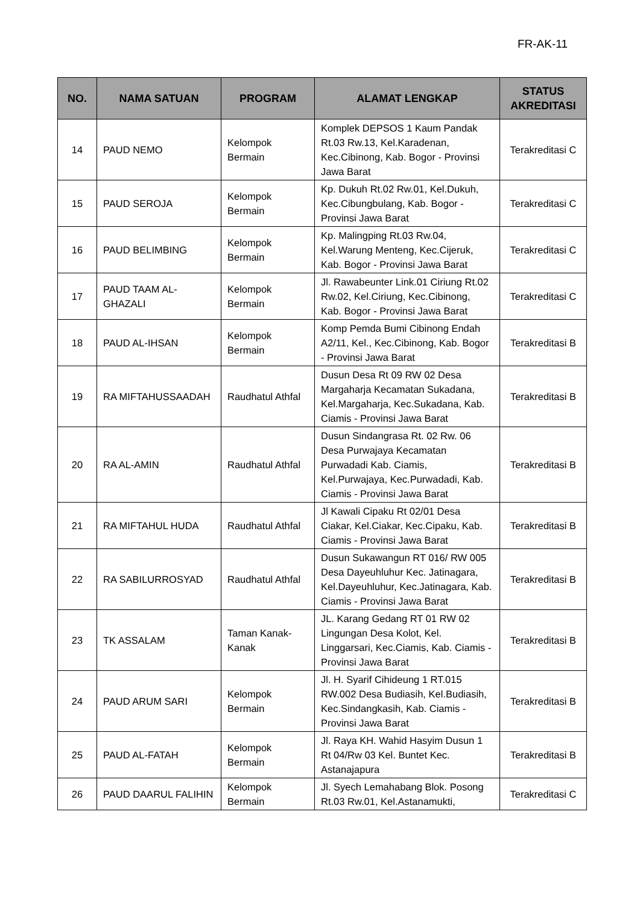FR-AK-11
| NO. | NAMA SATUAN | PROGRAM | ALAMAT LENGKAP | STATUS AKREDITASI |
| --- | --- | --- | --- | --- |
| 14 | PAUD NEMO | Kelompok Bermain | Komplek DEPSOS 1 Kaum Pandak Rt.03 Rw.13, Kel.Karadenan, Kec.Cibinong, Kab. Bogor - Provinsi Jawa Barat | Terakreditasi C |
| 15 | PAUD SEROJA | Kelompok Bermain | Kp. Dukuh Rt.02 Rw.01, Kel.Dukuh, Kec.Cibungbulang, Kab. Bogor - Provinsi Jawa Barat | Terakreditasi C |
| 16 | PAUD BELIMBING | Kelompok Bermain | Kp. Malingping Rt.03 Rw.04, Kel.Warung Menteng, Kec.Cijeruk, Kab. Bogor - Provinsi Jawa Barat | Terakreditasi C |
| 17 | PAUD TAAM AL-GHAZALI | Kelompok Bermain | Jl. Rawabeunter Link.01 Ciriung Rt.02 Rw.02, Kel.Ciriung, Kec.Cibinong, Kab. Bogor - Provinsi Jawa Barat | Terakreditasi C |
| 18 | PAUD AL-IHSAN | Kelompok Bermain | Komp Pemda Bumi Cibinong Endah A2/11, Kel., Kec.Cibinong, Kab. Bogor - Provinsi Jawa Barat | Terakreditasi B |
| 19 | RA MIFTAHUSSAADAH | Raudhatul Athfal | Dusun Desa Rt 09 RW 02 Desa Margaharja Kecamatan Sukadana, Kel.Margaharja, Kec.Sukadana, Kab. Ciamis - Provinsi Jawa Barat | Terakreditasi B |
| 20 | RA AL-AMIN | Raudhatul Athfal | Dusun Sindangrasa Rt. 02 Rw. 06 Desa Purwajaya Kecamatan Purwadadi Kab. Ciamis, Kel.Purwajaya, Kec.Purwadadi, Kab. Ciamis - Provinsi Jawa Barat | Terakreditasi B |
| 21 | RA MIFTAHUL HUDA | Raudhatul Athfal | Jl Kawali Cipaku Rt 02/01 Desa Ciakar, Kel.Ciakar, Kec.Cipaku, Kab. Ciamis - Provinsi Jawa Barat | Terakreditasi B |
| 22 | RA SABILURROSYAD | Raudhatul Athfal | Dusun Sukawangun RT 016/ RW 005 Desa Dayeuhluhur Kec. Jatinagara, Kel.Dayeuhluhur, Kec.Jatinagara, Kab. Ciamis - Provinsi Jawa Barat | Terakreditasi B |
| 23 | TK ASSALAM | Taman Kanak-Kanak | JL. Karang Gedang RT 01 RW 02 Lingungan Desa Kolot, Kel. Linggarsari, Kec.Ciamis, Kab. Ciamis - Provinsi Jawa Barat | Terakreditasi B |
| 24 | PAUD ARUM SARI | Kelompok Bermain | Jl. H. Syarif Cihideung 1 RT.015 RW.002 Desa Budiasih, Kel.Budiasih, Kec.Sindangkasih, Kab. Ciamis - Provinsi Jawa Barat | Terakreditasi B |
| 25 | PAUD AL-FATAH | Kelompok Bermain | Jl. Raya KH. Wahid Hasyim Dusun 1 Rt 04/Rw 03 Kel. Buntet Kec. Astanajapura | Terakreditasi B |
| 26 | PAUD DAARUL FALIHIN | Kelompok Bermain | Jl. Syech Lemahabang Blok. Posong Rt.03 Rw.01, Kel.Astanamukti, | Terakreditasi C |